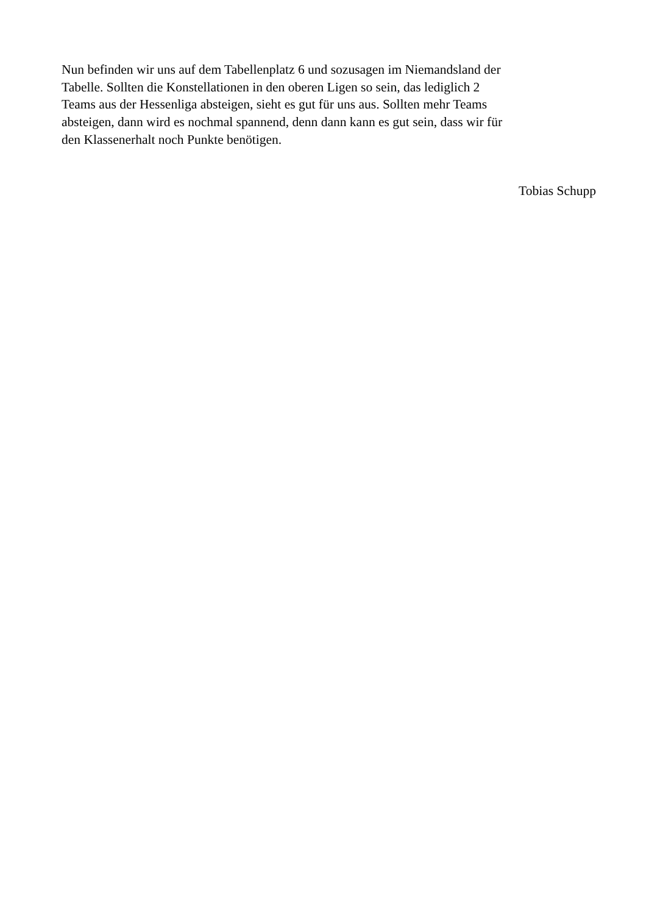Nun befinden wir uns auf dem Tabellenplatz 6 und sozusagen im Niemandsland der
Tabelle. Sollten die Konstellationen in den oberen Ligen so sein, das lediglich 2
Teams aus der Hessenliga absteigen, sieht es gut für uns aus. Sollten mehr Teams
absteigen, dann wird es nochmal spannend, denn dann kann es gut sein, dass wir für
den Klassenerhalt noch Punkte benötigen.
Tobias Schupp